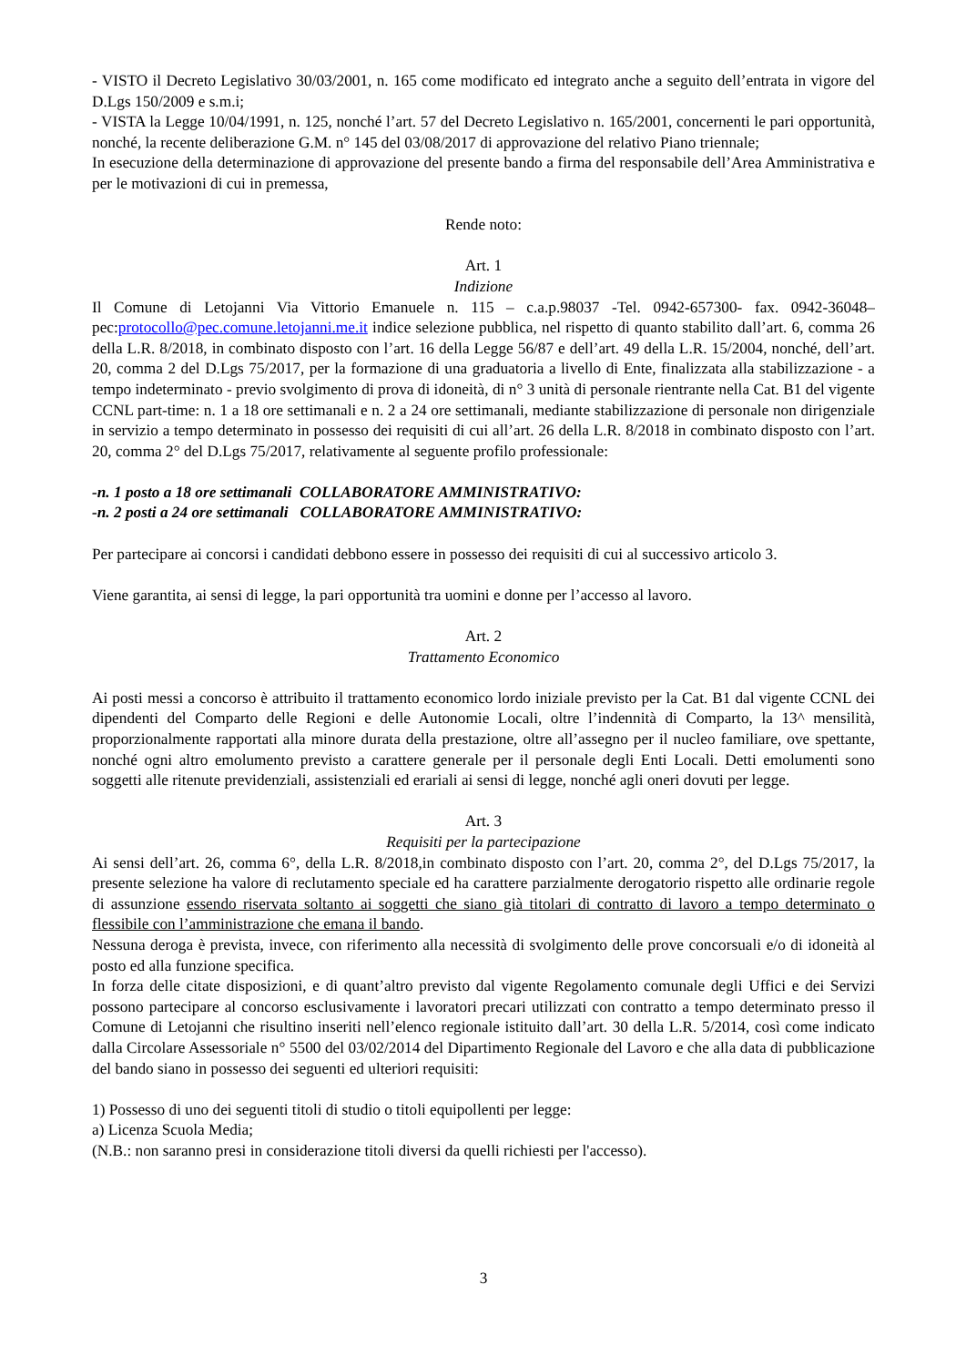- VISTO il Decreto Legislativo 30/03/2001, n. 165 come modificato ed integrato anche a seguito dell’entrata in vigore del D.Lgs 150/2009 e s.m.i;
- VISTA la Legge 10/04/1991, n. 125, nonché l’art. 57 del Decreto Legislativo n. 165/2001, concernenti le pari opportunità, nonché, la recente deliberazione G.M. n° 145 del 03/08/2017 di approvazione del relativo Piano triennale;
In esecuzione della determinazione di approvazione del presente bando a firma del responsabile dell’Area Amministrativa e per le motivazioni di cui in premessa,
Rende noto:
Art. 1
Indizione
Il Comune di Letojanni Via Vittorio Emanuele n. 115 – c.a.p.98037 -Tel. 0942-657300- fax. 0942-36048– pec:protocollo@pec.comune.letojanni.me.it indice selezione pubblica, nel rispetto di quanto stabilito dall’art. 6, comma 26 della L.R. 8/2018, in combinato disposto con l’art. 16 della Legge 56/87 e dell’art. 49 della L.R. 15/2004, nonché, dell’art. 20, comma 2 del D.Lgs 75/2017, per la formazione di una graduatoria a livello di Ente, finalizzata alla stabilizzazione - a tempo indeterminato - previo svolgimento di prova di idoneità, di n° 3 unità di personale rientrante nella Cat. B1 del vigente CCNL part-time: n. 1 a 18 ore settimanali e n. 2 a 24 ore settimanali, mediante stabilizzazione di personale non dirigenziale in servizio a tempo determinato in possesso dei requisiti di cui all’art. 26 della L.R. 8/2018 in combinato disposto con l’art. 20, comma 2° del D.Lgs 75/2017, relativamente al seguente profilo professionale:
-n. 1 posto a 18 ore settimanali COLLABORATORE AMMINISTRATIVO:
-n. 2 posti a 24 ore settimanali COLLABORATORE AMMINISTRATIVO:
Per partecipare ai concorsi i candidati debbono essere in possesso dei requisiti di cui al successivo articolo 3.
Viene garantita, ai sensi di legge, la pari opportunità tra uomini e donne per l’accesso al lavoro.
Art. 2
Trattamento Economico
Ai posti messi a concorso è attribuito il trattamento economico lordo iniziale previsto per la Cat. B1 dal vigente CCNL dei dipendenti del Comparto delle Regioni e delle Autonomie Locali, oltre l’indennità di Comparto, la 13^ mensilità, proporzionalmente rapportati alla minore durata della prestazione, oltre all’assegno per il nucleo familiare, ove spettante, nonché ogni altro emolumento previsto a carattere generale per il personale degli Enti Locali. Detti emolumenti sono soggetti alle ritenute previdenziali, assistenziali ed erariali ai sensi di legge, nonché agli oneri dovuti per legge.
Art. 3
Requisiti per la partecipazione
Ai sensi dell’art. 26, comma 6°, della L.R. 8/2018,in combinato disposto con l’art. 20, comma 2°, del D.Lgs 75/2017, la presente selezione ha valore di reclutamento speciale ed ha carattere parzialmente derogatorio rispetto alle ordinarie regole di assunzione essendo riservata soltanto ai soggetti che siano già titolari di contratto di lavoro a tempo determinato o flessibile con l’amministrazione che emana il bando.
Nessuna deroga è prevista, invece, con riferimento alla necessità di svolgimento delle prove concorsuali e/o di idoneità al posto ed alla funzione specifica.
In forza delle citate disposizioni, e di quant’altro previsto dal vigente Regolamento comunale degli Uffici e dei Servizi possono partecipare al concorso esclusivamente i lavoratori precari utilizzati con contratto a tempo determinato presso il Comune di Letojanni che risultino inseriti nell’elenco regionale istituito dall’art. 30 della L.R. 5/2014, così come indicato dalla Circolare Assessoriale n° 5500 del 03/02/2014 del Dipartimento Regionale del Lavoro e che alla data di pubblicazione del bando siano in possesso dei seguenti ed ulteriori requisiti:
1) Possesso di uno dei seguenti titoli di studio o titoli equipollenti per legge:
a) Licenza Scuola Media;
(N.B.: non saranno presi in considerazione titoli diversi da quelli richiesti per l'accesso).
3